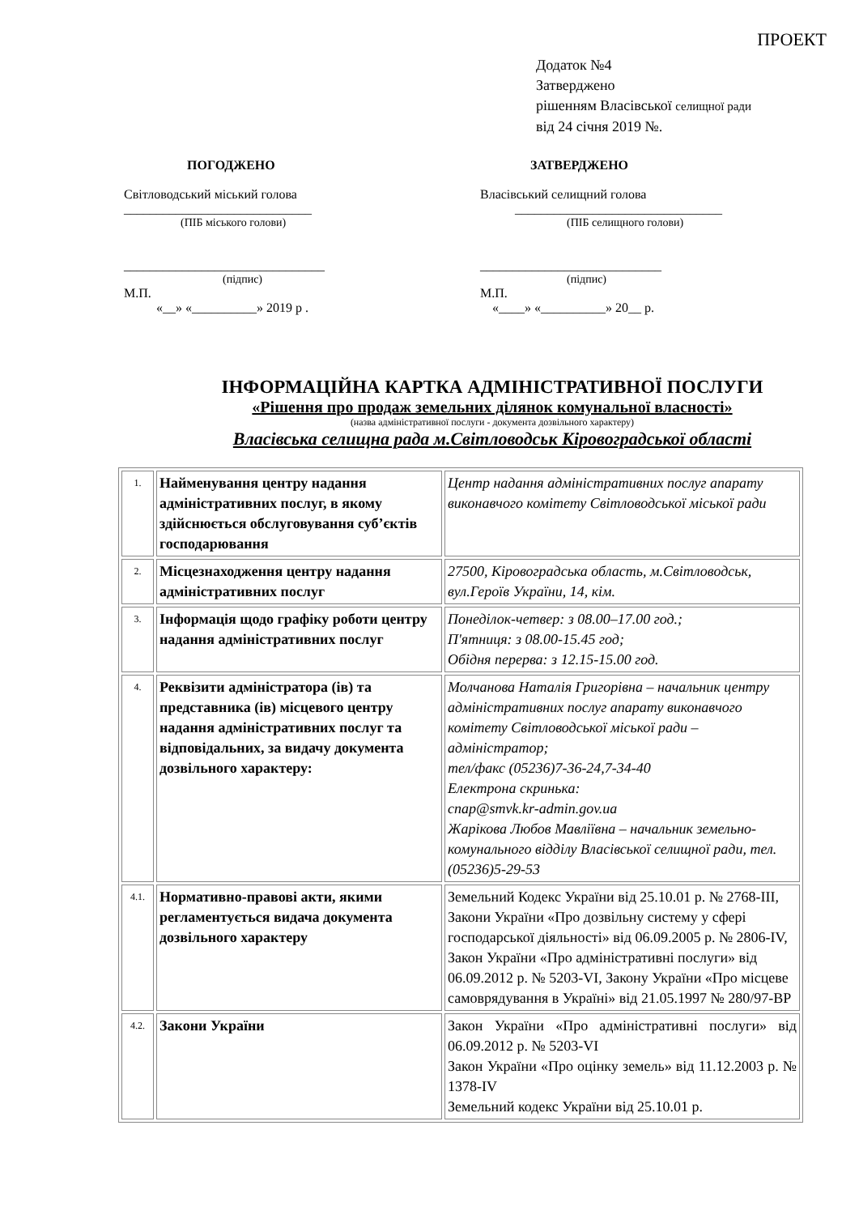ПРОЕКТ
Додаток №4
Затверджено
рішенням Власівської селищної ради
від 24 січня 2019 №.
ПОГОДЖЕНО
Світловодський міський голова
_____________________________
(ПІБ міського голови)
_______________________________
(підпис)
М.П.
«__» «__________» 2019 р .
ЗАТВЕРДЖЕНО
Власівський селищний голова
________________________________
(ПІБ селищного голови)
____________________________
(підпис)
М.П.
«____» «__________» 20__ р.
ІНФОРМАЦІЙНА КАРТКА АДМІНІСТРАТИВНОЇ ПОСЛУГИ
«Рішення про продаж земельних ділянок комунальної власності»
(назва адміністративної послуги - документа дозвільного характеру)
Власівська селищна рада м.Світловодськ Кіровоградської області
| 1. | Найменування центру надання адміністративних послуг, в якому здійснюється обслуговування суб’єктів господарювання | Центр надання адміністративних послуг апарату виконавчого комітету Світловодської міської ради |
| 2. | Місцезнаходження центру надання адміністративних послуг | 27500, Кіровоградська область, м.Світловодськ, вул.Героїв України, 14, кім. |
| 3. | Інформація щодо графіку роботи центру надання адміністративних послуг | Понеділок-четвер: з 08.00–17.00 год.; П'ятниця: з 08.00-15.45 год; Обідня перерва: з 12.15-15.00 год. |
| 4. | Реквізити адміністратора (ів) та представника (ів) місцевого центру надання адміністративних послуг та відповідальних, за видачу документа дозвільного характеру: | Молчанова Наталія Григорівна – начальник центру адміністративних послуг апарату виконавчого комітету Світловодської міської ради – адміністратор; тел/факс (05236)7-36-24,7-34-40 Електрона скринька: cnap@smvk.kr-admin.gov.ua Жарікова Любов Мавліївна – начальник земельно-комунального відділу Власівської селищної ради, тел.(05236)5-29-53 |
| 4.1. | Нормативно-правові акти, якими регламентується видача документа дозвільного характеру | Земельний Кодекс України від 25.10.01 р. № 2768-ІІІ, Закони України «Про дозвільну систему у сфері господарської діяльності» від 06.09.2005 р. № 2806-IV, Закон України «Про адміністративні послуги» від 06.09.2012 р. № 5203-VI, Закону України «Про місцеве самоврядування в Україні» від 21.05.1997 № 280/97-ВР |
| 4.2. | Закони України | Закон України «Про адміністративні послуги» від 06.09.2012 р. № 5203-VI Закон України «Про оцінку земель» від 11.12.2003 р. № 1378-IV Земельний кодекс України від 25.10.01 р. |